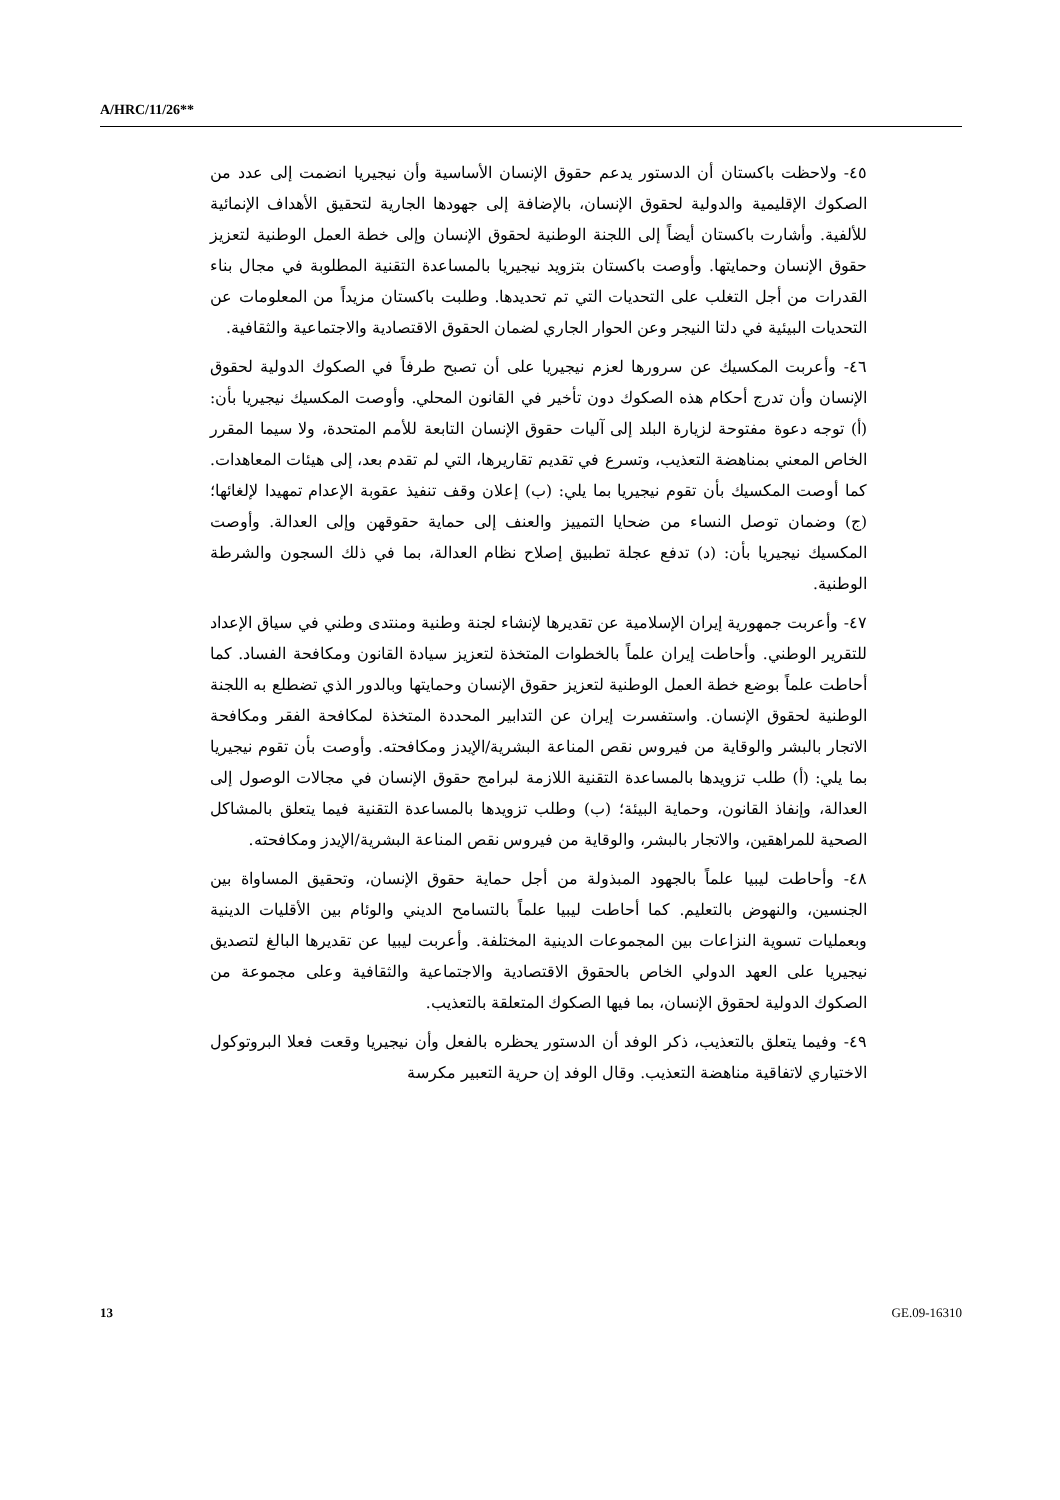A/HRC/11/26**
٤٥- ولاحظت باكستان أن الدستور يدعم حقوق الإنسان الأساسية وأن نيجيريا انضمت إلى عدد من الصكوك الإقليمية والدولية لحقوق الإنسان، بالإضافة إلى جهودها الجارية لتحقيق الأهداف الإنمائية للألفية. وأشارت باكستان أيضاً إلى اللجنة الوطنية لحقوق الإنسان وإلى خطة العمل الوطنية لتعزيز حقوق الإنسان وحمايتها. وأوصت باكستان بتزويد نيجيريا بالمساعدة التقنية المطلوبة في مجال بناء القدرات من أجل التغلب على التحديات التي تم تحديدها. وطلبت باكستان مزيداً من المعلومات عن التحديات البيئية في دلتا النيجر وعن الحوار الجاري لضمان الحقوق الاقتصادية والاجتماعية والثقافية.
٤٦- وأعربت المكسيك عن سرورها لعزم نيجيريا على أن تصبح طرفاً في الصكوك الدولية لحقوق الإنسان وأن تدرج أحكام هذه الصكوك دون تأخير في القانون المحلي. وأوصت المكسيك نيجيريا بأن: (أ) توجه دعوة مفتوحة لزيارة البلد إلى آليات حقوق الإنسان التابعة للأمم المتحدة، ولا سيما المقرر الخاص المعني بمناهضة التعذيب، وتسرع في تقديم تقاريرها، التي لم تقدم بعد، إلى هيئات المعاهدات. كما أوصت المكسيك بأن تقوم نيجيريا بما يلي: (ب) إعلان وقف تنفيذ عقوبة الإعدام تمهيدا لإلغائها؛ (ج) وضمان توصل النساء من ضحايا التمييز والعنف إلى حماية حقوقهن وإلى العدالة. وأوصت المكسيك نيجيريا بأن: (د) تدفع عجلة تطبيق إصلاح نظام العدالة، بما في ذلك السجون والشرطة الوطنية.
٤٧- وأعربت جمهورية إيران الإسلامية عن تقديرها لإنشاء لجنة وطنية ومنتدى وطني في سياق الإعداد للتقرير الوطني. وأحاطت إيران علماً بالخطوات المتخذة لتعزيز سيادة القانون ومكافحة الفساد. كما أحاطت علماً بوضع خطة العمل الوطنية لتعزيز حقوق الإنسان وحمايتها وبالدور الذي تضطلع به اللجنة الوطنية لحقوق الإنسان. واستفسرت إيران عن التدابير المحددة المتخذة لمكافحة الفقر ومكافحة الاتجار بالبشر والوقاية من فيروس نقص المناعة البشرية/الإيدز ومكافحته. وأوصت بأن تقوم نيجيريا بما يلي: (أ) طلب تزويدها بالمساعدة التقنية اللازمة لبرامج حقوق الإنسان في مجالات الوصول إلى العدالة، وإنفاذ القانون، وحماية البيئة؛ (ب) وطلب تزويدها بالمساعدة التقنية فيما يتعلق بالمشاكل الصحية للمراهقين، والاتجار بالبشر، والوقاية من فيروس نقص المناعة البشرية/الإيدز ومكافحته.
٤٨- وأحاطت ليبيا علماً بالجهود المبذولة من أجل حماية حقوق الإنسان، وتحقيق المساواة بين الجنسين، والنهوض بالتعليم. كما أحاطت ليبيا علماً بالتسامح الديني والوئام بين الأقليات الدينية وبعمليات تسوية النزاعات بين المجموعات الدينية المختلفة. وأعربت ليبيا عن تقديرها البالغ لتصديق نيجيريا على العهد الدولي الخاص بالحقوق الاقتصادية والاجتماعية والثقافية وعلى مجموعة من الصكوك الدولية لحقوق الإنسان، بما فيها الصكوك المتعلقة بالتعذيب.
٤٩- وفيما يتعلق بالتعذيب، ذكر الوفد أن الدستور يحظره بالفعل وأن نيجيريا وقعت فعلا البروتوكول الاختياري لاتفاقية مناهضة التعذيب. وقال الوفد إن حرية التعبير مكرسة
13 GE.09-16310